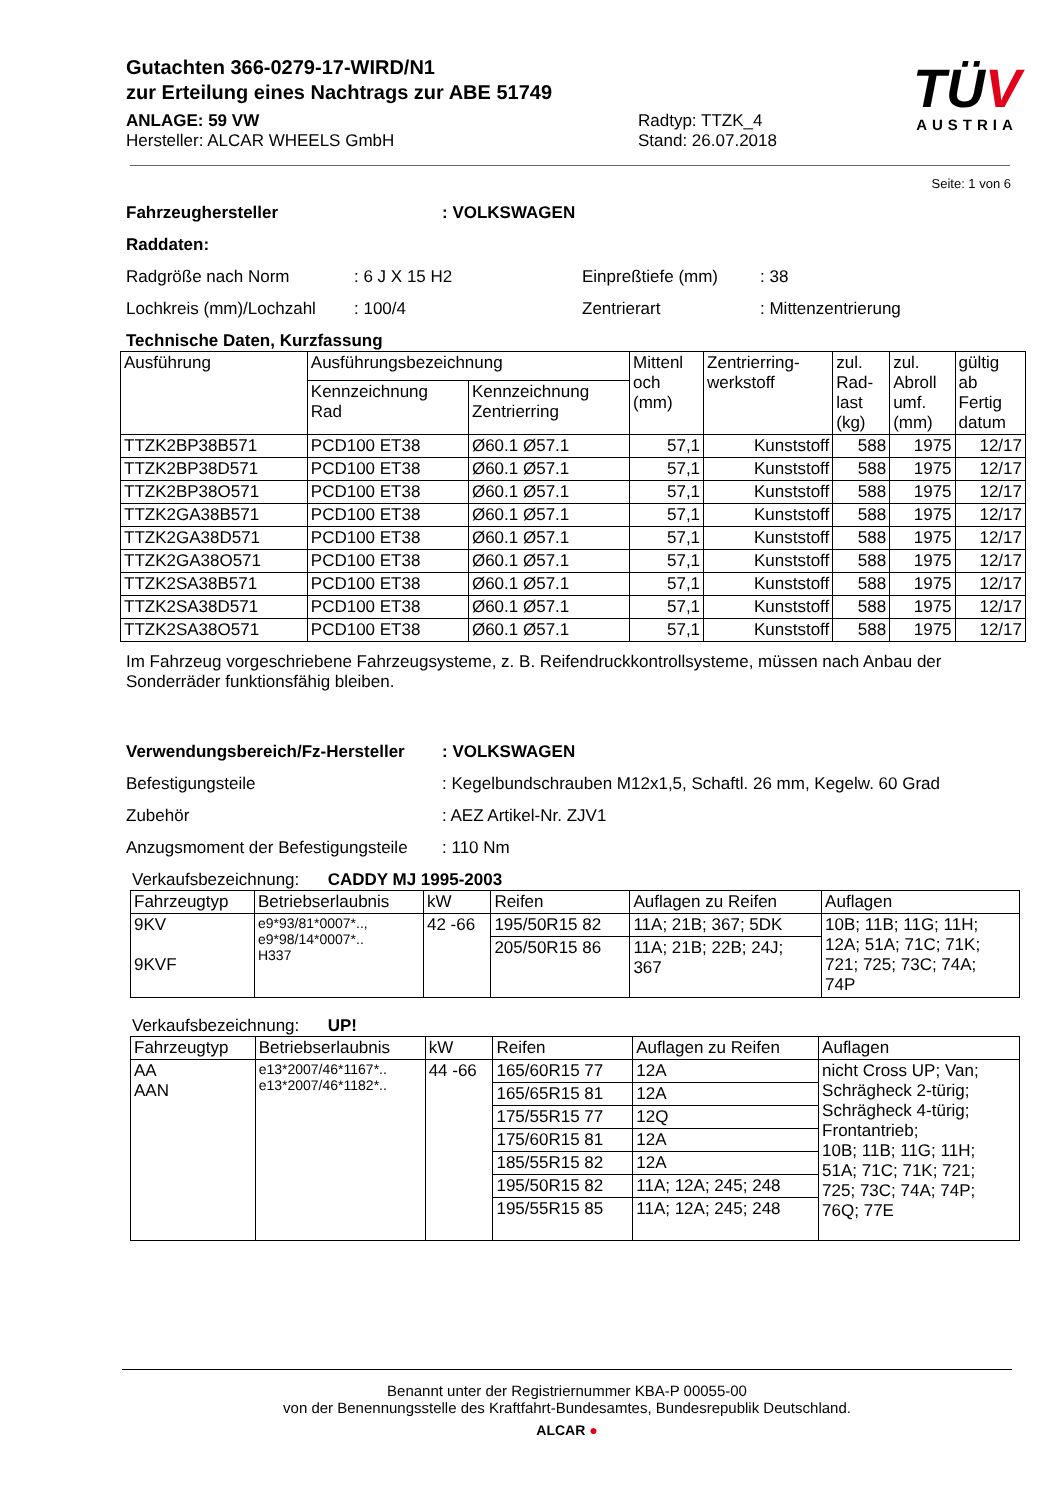TÜV
AUSTRIA
Gutachten 366-0279-17-WIRD/N1
zur Erteilung eines Nachtrags zur ABE 51749
ANLAGE: 59 VW
Hersteller: ALCAR WHEELS GmbH
Radtyp: TTZK_4
Stand: 26.07.2018
Seite: 1 von 6
Fahrzeughersteller : VOLKSWAGEN
Raddaten:
Radgröße nach Norm : 6 J X 15 H2 Einpreßtiefe (mm) : 38
Lochkreis (mm)/Lochzahl
: 100/4 Zentrierart : Mittenzentrierung
Technische Daten, Kurzfassung
| Ausführung | Ausführungsbezeichnung | | Mittenl och (mm) | Zentrierring- werkstoff | zul. Rad- last (kg) | zul. Abroll umf. (mm) | gültig ab Fertig datum |
| --- | --- | --- | --- | --- | --- | --- | --- |
| | Kennzeichnung Rad | Kennzeichnung Zentrierring | | | | | |
| TTZK2BP38B571 | PCD100 ET38 | Ø60.1 Ø57.1 | 57,1 | Kunststoff | 588 | 1975 | 12/17 |
| TTZK2BP38D571 | PCD100 ET38 | Ø60.1 Ø57.1 | 57,1 | Kunststoff | 588 | 1975 | 12/17 |
| TTZK2BP38O571 | PCD100 ET38 | Ø60.1 Ø57.1 | 57,1 | Kunststoff | 588 | 1975 | 12/17 |
| TTZK2GA38B571 | PCD100 ET38 | Ø60.1 Ø57.1 | 57,1 | Kunststoff | 588 | 1975 | 12/17 |
| TTZK2GA38D571 | PCD100 ET38 | Ø60.1 Ø57.1 | 57,1 | Kunststoff | 588 | 1975 | 12/17 |
| TTZK2GA38O571 | PCD100 ET38 | Ø60.1 Ø57.1 | 57,1 | Kunststoff | 588 | 1975 | 12/17 |
| TTZK2SA38B571 | PCD100 ET38 | Ø60.1 Ø57.1 | 57,1 | Kunststoff | 588 | 1975 | 12/17 |
| TTZK2SA38D571 | PCD100 ET38 | Ø60.1 Ø57.1 | 57,1 | Kunststoff | 588 | 1975 | 12/17 |
| TTZK2SA38O571 | PCD100 ET38 | Ø60.1 Ø57.1 | 57,1 | Kunststoff | 588 | 1975 | 12/17 |
Im Fahrzeug vorgeschriebene Fahrzeugsysteme, z. B. Reifendruckkontrollsysteme, müssen nach Anbau der Sonderräder funktionsfähig bleiben.
Verwendungsbereich/Fz-Hersteller
: VOLKSWAGEN
Befestigungsteile : Kegelbundschrauben M12x1,5, Schaftl. 26 mm, Kegelw. 60 Grad
Zubehör : AEZ Artikel-Nr. ZJV1
Anzugsmoment der Befestigungsteile
: 110 Nm
Verkaufsbezeichnung: CADDY MJ 1995-2003
| Fahrzeugtyp | Betriebserlaubnis | kW | Reifen | Auflagen zu Reifen | Auflagen |
| 9KV 9KVF | e9*93/81*0007*.., e9*98/14*0007*.. H337 | 42 -66 | 195/50R15 82 | 11A; 21B; 367; 5DK | 10B; 11B; 11G; 11H; 12A; 51A; 71C; 71K; 721; 725; 73C; 74A; 74P |
| | | | 205/50R15 86 | 11A; 21B; 22B; 24J; 367 | |
Verkaufsbezeichnung: UP!
| Fahrzeugtyp | Betriebserlaubnis | kW | Reifen | Auflagen zu Reifen | Auflagen |
| AA AAN | e13*2007/46*1167*.. e13*2007/46*1182*.. | 44 -66 | 165/60R15 77 | 12A | nicht Cross UP; Van; Schrägheck 2-türig; Schrägheck 4-türig; Frontantrieb; 10B; 11B; 11G; 11H; 51A; 71C; 71K; 721; 725; 73C; 74A; 74P; 76Q; 77E |
| | | | 165/65R15 81 | 12A | |
| | | | 175/55R15 77 | 12Q | |
| | | | 175/60R15 81 | 12A | |
| | | | 185/55R15 82 | 12A | |
| | | | 195/50R15 82 | 11A; 12A; 245; 248 | |
| | | | 195/55R15 85 | 11A; 12A; 245; 248 | |
Benannt unter der Registriernummer KBA-P 00055-00
von der Benennungsstelle des Kraftfahrt-Bundesamtes, Bundesrepublik Deutschland.
ALCAR ●